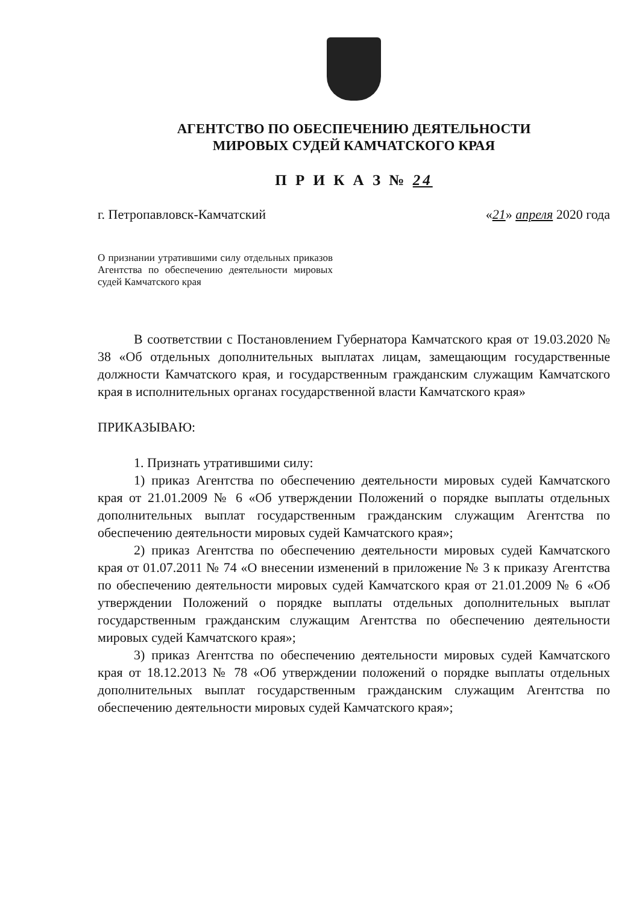АГЕНТСТВО ПО ОБЕСПЕЧЕНИЮ ДЕЯТЕЛЬНОСТИ
МИРОВЫХ СУДЕЙ КАМЧАТСКОГО КРАЯ
П Р И К А З № 24
г. Петропавловск-Камчатский «21» апреля 2020 года
О признании утратившими силу отдельных приказов Агентства по обеспечению деятельности мировых судей Камчатского края
В соответствии с Постановлением Губернатора Камчатского края от 19.03.2020 № 38 «Об отдельных дополнительных выплатах лицам, замещающим государственные должности Камчатского края, и государственным гражданским служащим Камчатского края в исполнительных органах государственной власти Камчатского края»
ПРИКАЗЫВАЮ:
1. Признать утратившими силу:
1) приказ Агентства по обеспечению деятельности мировых судей Камчатского края от 21.01.2009 № 6 «Об утверждении Положений о порядке выплаты отдельных дополнительных выплат государственным гражданским служащим Агентства по обеспечению деятельности мировых судей Камчатского края»;
2) приказ Агентства по обеспечению деятельности мировых судей Камчатского края от 01.07.2011 № 74 «О внесении изменений в приложение № 3 к приказу Агентства по обеспечению деятельности мировых судей Камчатского края от 21.01.2009 № 6 «Об утверждении Положений о порядке выплаты отдельных дополнительных выплат государственным гражданским служащим Агентства по обеспечению деятельности мировых судей Камчатского края»;
3) приказ Агентства по обеспечению деятельности мировых судей Камчатского края от 18.12.2013 № 78 «Об утверждении положений о порядке выплаты отдельных дополнительных выплат государственным гражданским служащим Агентства по обеспечению деятельности мировых судей Камчатского края»;